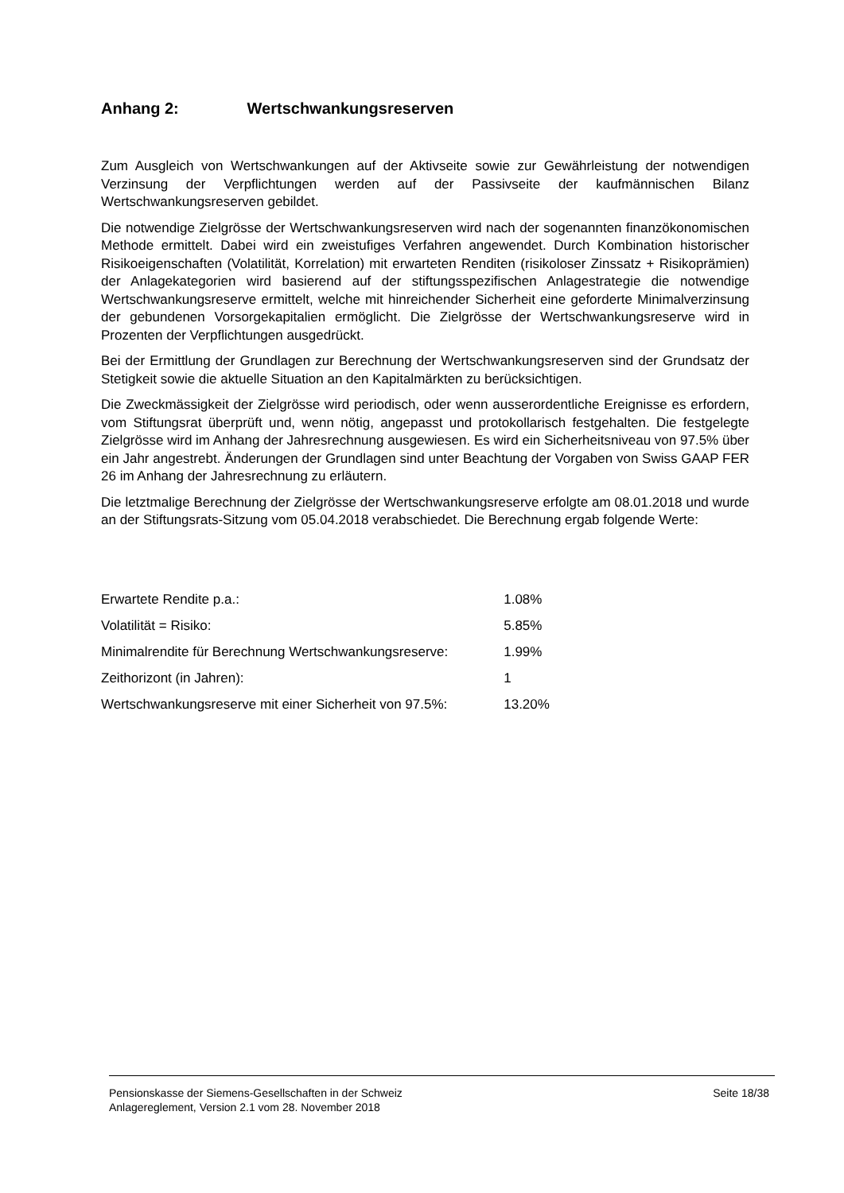Anhang 2: Wertschwankungsreserven
Zum Ausgleich von Wertschwankungen auf der Aktivseite sowie zur Gewährleistung der notwendigen Verzinsung der Verpflichtungen werden auf der Passivseite der kaufmännischen Bilanz Wertschwankungsreserven gebildet.
Die notwendige Zielgrösse der Wertschwankungsreserven wird nach der sogenannten finanzökonomischen Methode ermittelt. Dabei wird ein zweistufiges Verfahren angewendet. Durch Kombination historischer Risikoeigenschaften (Volatilität, Korrelation) mit erwarteten Renditen (risikoloser Zinssatz + Risikoprämien) der Anlagekategorien wird basierend auf der stiftungsspezifischen Anlagestrategie die notwendige Wertschwankungsreserve ermittelt, welche mit hinreichender Sicherheit eine geforderte Minimalverzinsung der gebundenen Vorsorgekapitalien ermöglicht. Die Zielgrösse der Wertschwankungsreserve wird in Prozenten der Verpflichtungen ausgedrückt.
Bei der Ermittlung der Grundlagen zur Berechnung der Wertschwankungsreserven sind der Grundsatz der Stetigkeit sowie die aktuelle Situation an den Kapitalmärkten zu berücksichtigen.
Die Zweckmässigkeit der Zielgrösse wird periodisch, oder wenn ausserordentliche Ereignisse es erfordern, vom Stiftungsrat überprüft und, wenn nötig, angepasst und protokollarisch festgehalten. Die festgelegte Zielgrösse wird im Anhang der Jahresrechnung ausgewiesen. Es wird ein Sicherheitsniveau von 97.5% über ein Jahr angestrebt. Änderungen der Grundlagen sind unter Beachtung der Vorgaben von Swiss GAAP FER 26 im Anhang der Jahresrechnung zu erläutern.
Die letztmalige Berechnung der Zielgrösse der Wertschwankungsreserve erfolgte am 08.01.2018 und wurde an der Stiftungsrats-Sitzung vom 05.04.2018 verabschiedet. Die Berechnung ergab folgende Werte:
| Erwartete Rendite p.a.: | 1.08% |
| Volatilität = Risiko: | 5.85% |
| Minimalrendite für Berechnung Wertschwankungsreserve: | 1.99% |
| Zeithorizont (in Jahren): | 1 |
| Wertschwankungsreserve mit einer Sicherheit von 97.5%: | 13.20% |
Pensionskasse der Siemens-Gesellschaften in der Schweiz
Anlagereglement, Version 2.1 vom 28. November 2018
Seite 18/38